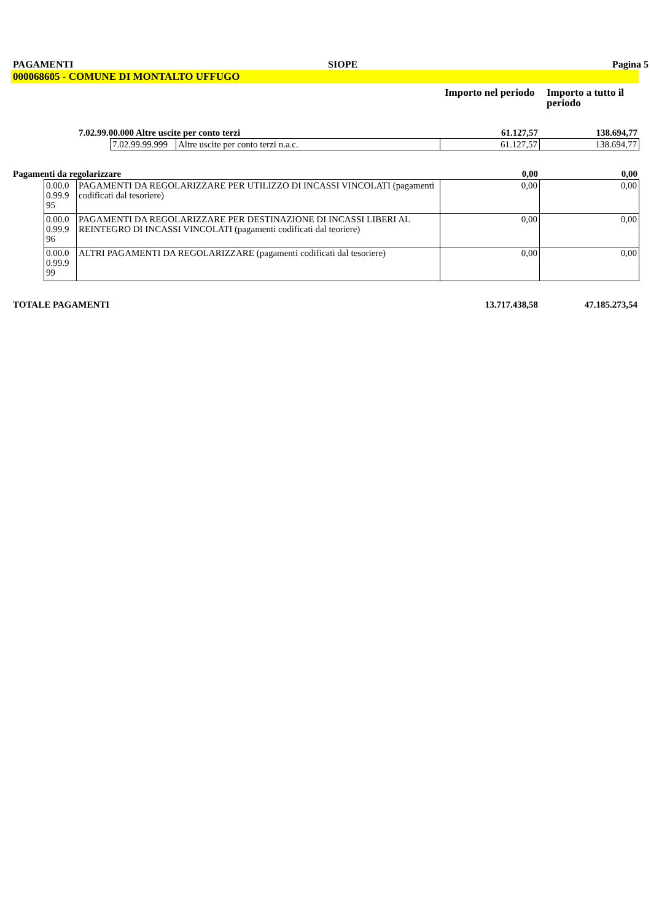PAGAMENTI SIOPE Pagina 5
000068605 - COMUNE DI MONTALTO UFFUGO
Importo nel periodo
Importo a tutto il periodo
7.02.99.00.000 Altre uscite per conto terzi 61.127,57 138.694,77
| 7.02.99.99.999 | Altre uscite per conto terzi n.a.c. | 61.127,57 | 138.694,77 |
Pagamenti da regolarizzare 0,00 0,00
| 0.00.0 0.99.9 95 | PAGAMENTI DA REGOLARIZZARE PER UTILIZZO DI INCASSI VINCOLATI (pagamenti codificati dal tesoriere) | 0,00 | 0,00 |
| 0.00.0 0.99.9 96 | PAGAMENTI DA REGOLARIZZARE PER DESTINAZIONE DI INCASSI LIBERI AL REINTEGRO DI INCASSI VINCOLATI (pagamenti codificati dal teoriere) | 0,00 | 0,00 |
| 0.00.0 0.99.9 99 | ALTRI PAGAMENTI DA REGOLARIZZARE (pagamenti codificati dal tesoriere) | 0,00 | 0,00 |
TOTALE PAGAMENTI 13.717.438,58 47.185.273,54